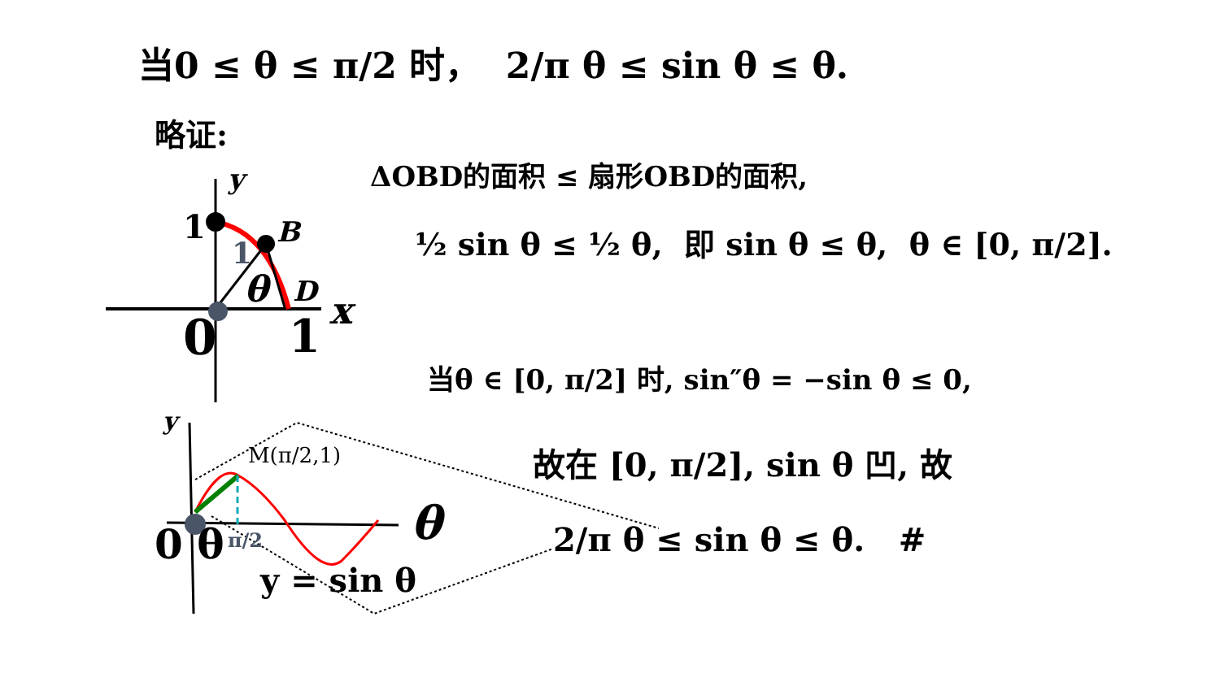当0 ≤ θ ≤ π/2 时， 2/π θ ≤ sin θ ≤ θ.
略证:
ΔOBD的面积 ≤ 扇形OBD的面积,
½ sin θ ≤ ½ θ, 即 sin θ ≤ θ, θ ∈ [0, π/2].
y
1 B
1
θ D x
0 1
当θ ∈ [0, π/2] 时, sin″θ = −sin θ ≤ 0,
故在 [0, π/2], sin θ 凹, 故
2/π θ ≤ sin θ ≤ θ. #
y
M(π/2,1)
θ
0 θ π/2
y = sin θ